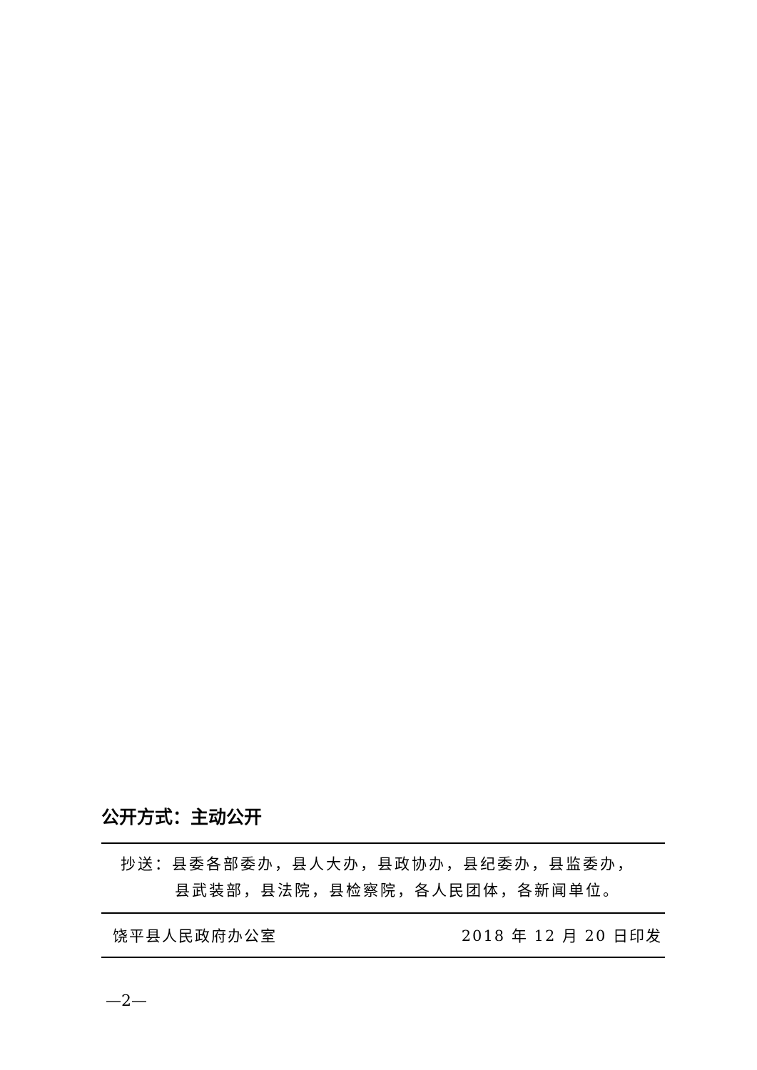公开方式：主动公开
抄送：县委各部委办，县人大办，县政协办，县纪委办，县监委办，
县武装部，县法院，县检察院，各人民团体，各新闻单位。
饶平县人民政府办公室 2018 年 12 月 20 日印发
—2—